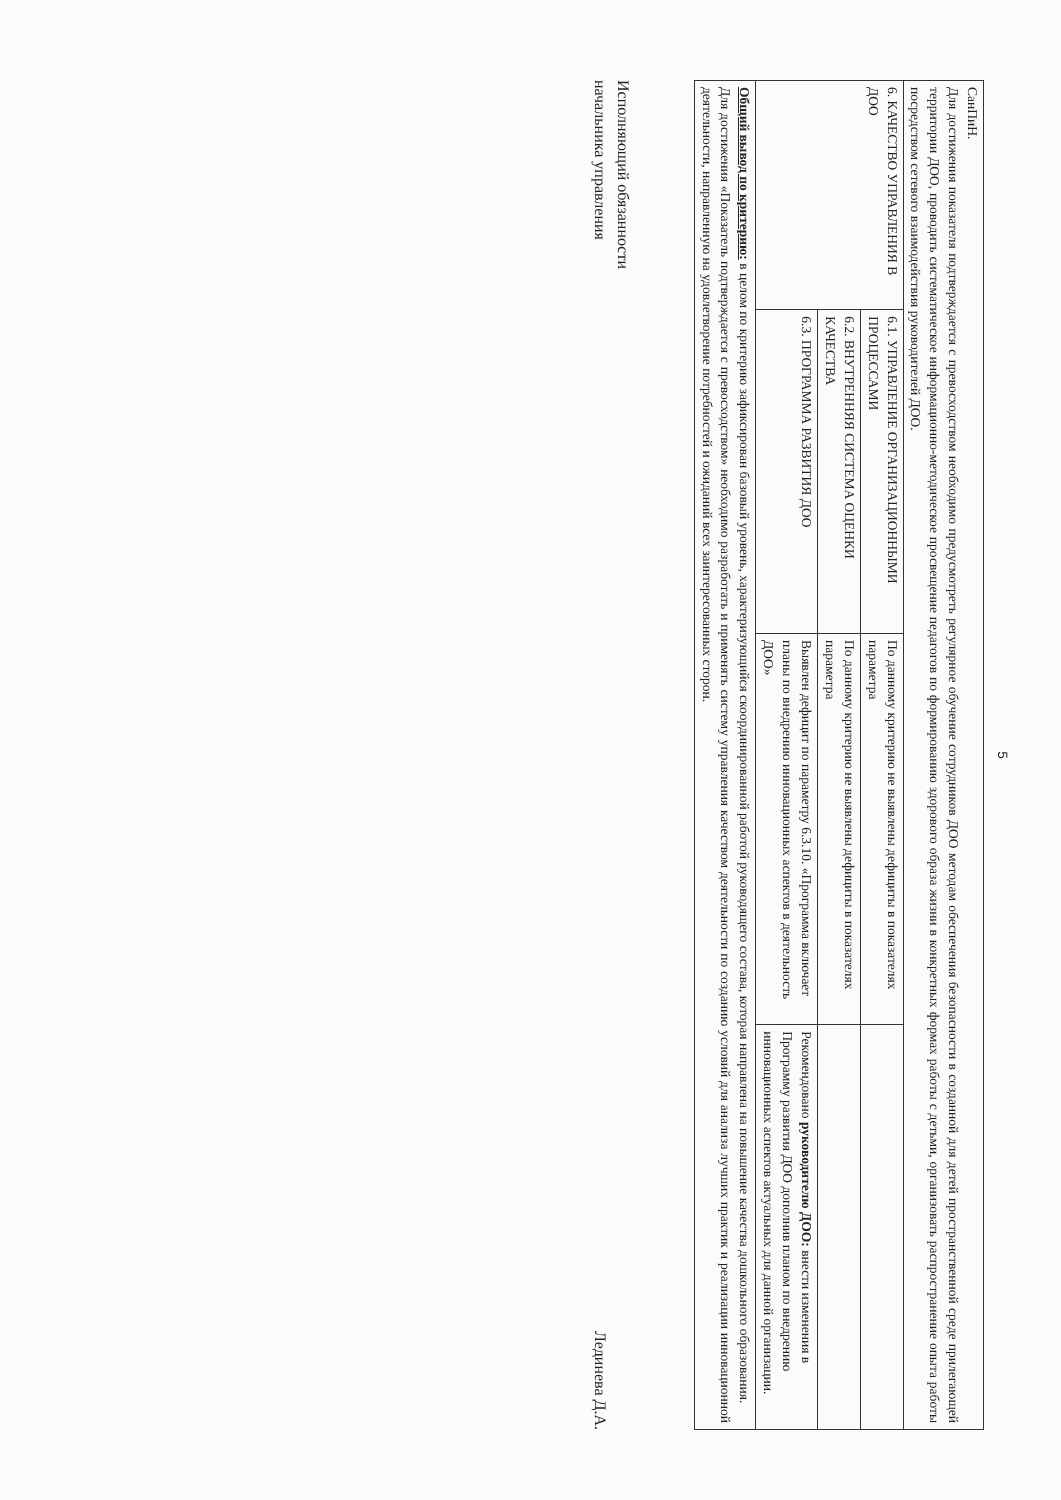5
| СанПиН. Для достижения показателя подтверждается с превосходством необходимо предусмотреть регулярное обучение сотрудников ДОО методам обеспечения безопасности в созданной для детей пространственной среде прилегающей территории ДОО, проводить систематическое информационно-методическое просвещение педагогов по формированию здорового образа жизни в конкретных формах работы с детьми, организовать распространение опыта работы посредством сетевого взаимодействия руководителей ДОО. | | | |
| 6. КАЧЕСТВО УПРАВЛЕНИЯ В ДОО | 6.1. УПРАВЛЕНИЕ ОРГАНИЗАЦИОННЫМИ ПРОЦЕССАМИ | По данному критерию не выявлены дефициты в показателях параметра | |
| | 6.2. ВНУТРЕННЯЯ СИСТЕМА ОЦЕНКИ КАЧЕСТВА | По данному критерию не выявлены дефициты в показателях параметра | |
| | 6.3. ПРОГРАММА РАЗВИТИЯ ДОО | Выявлен дефицит по параметру 6.3.10. «Программа включает планы по внедрению инновационных аспектов в деятельность ДОО» | Рекомендовано руководителю ДОО: внести изменения в Программу развития ДОО дополнив планом по внедрению инновационных аспектов актуальных для данной организации. |
| Общий вывод по критерию: в целом по критерию зафиксирован базовый уровень, характеризующийся скоординированной работой руководящего состава, которая направлена на повышение качества дошкольного образования. Для достижения «Показатель подтверждается с превосходством» необходимо разработать и применять систему управления качеством деятельности по созданию условий для анализа лучших практик и реализации инновационной деятельности, направленную на удовлетворение потребностей и ожиданий всех заинтересованных сторон. | | | |
Исполняющий обязанности
начальника управления
Лединева Д.А.